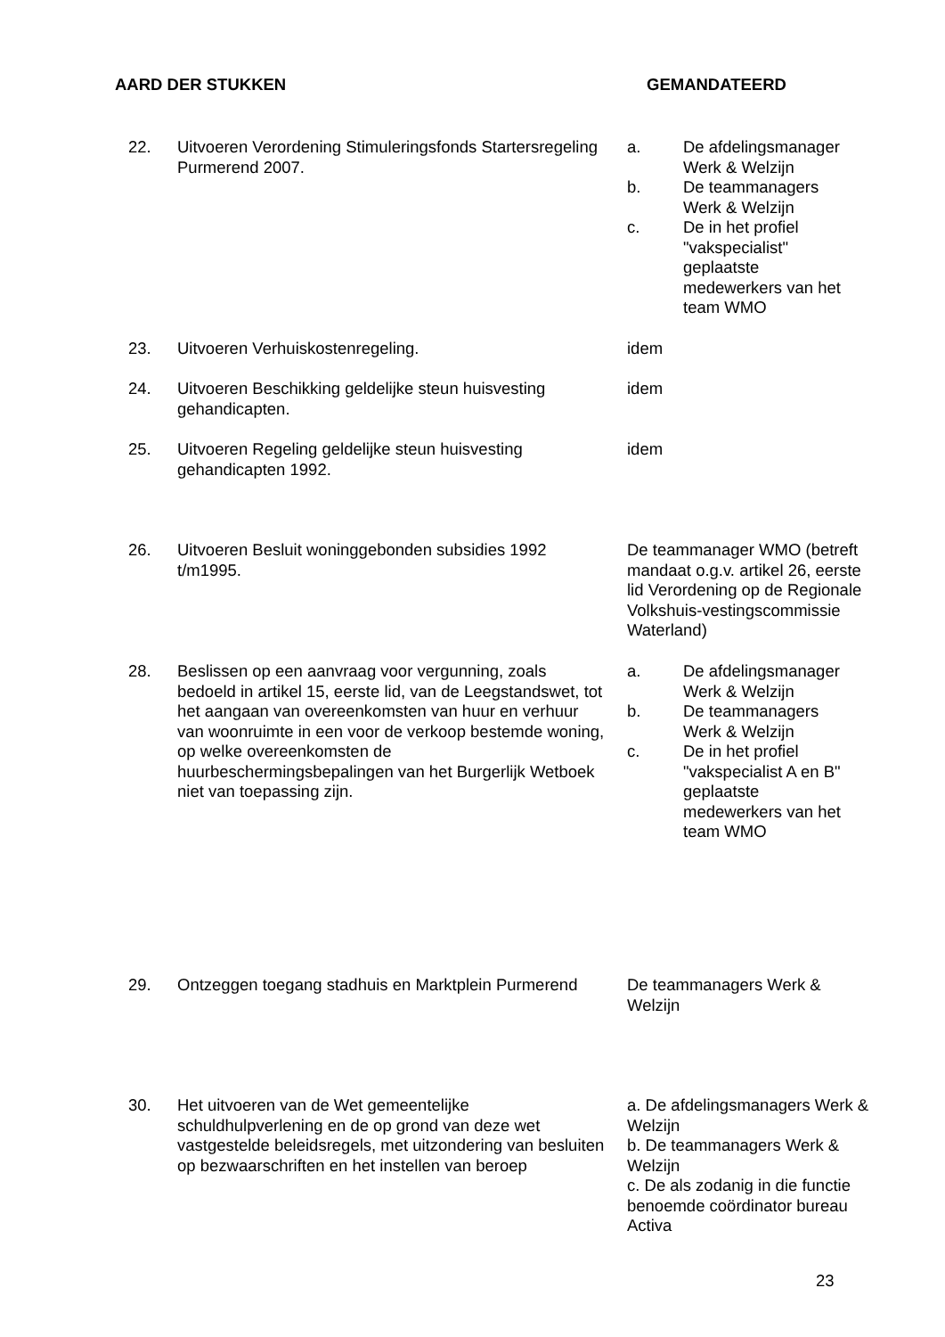AARD DER STUKKEN GEMANDATEERD
| 22. | Uitvoeren Verordening Stimuleringsfonds Startersregeling Purmerend 2007. | a. De afdelingsmanager Werk & Welzijn b. De teammanagers Werk & Welzijn c. De in het profiel "vakspecialist" geplaatste medewerkers van het team WMO |
| 23. | Uitvoeren Verhuiskostenregeling. | idem |
| 24. | Uitvoeren Beschikking geldelijke steun huisvesting gehandicapten. | idem |
| 25. | Uitvoeren Regeling geldelijke steun huisvesting gehandicapten 1992. | idem |
| 26. | Uitvoeren Besluit woninggebonden subsidies 1992 t/m1995. | De teammanager WMO (betreft mandaat o.g.v. artikel 26, eerste lid Verordening op de Regionale Volkshuis-vestingscommissie Waterland) |
| 28. | Beslissen op een aanvraag voor vergunning, zoals bedoeld in artikel 15, eerste lid, van de Leegstandswet, tot het aangaan van overeenkomsten van huur en verhuur van woonruimte in een voor de verkoop bestemde woning, op welke overeenkomsten de huurbeschermingsbepalingen van het Burgerlijk Wetboek niet van toepassing zijn. | a. De afdelingsmanager Werk & Welzijn b. De teammanagers Werk & Welzijn c. De in het profiel "vakspecialist A en B" geplaatste medewerkers van het team WMO |
| 29. | Ontzeggen toegang stadhuis en Marktplein Purmerend | De teammanagers Werk & Welzijn |
| 30. | Het uitvoeren van de Wet gemeentelijke schuldhulpverlening en de op grond van deze wet vastgestelde beleidsregels, met uitzondering van besluiten op bezwaarschriften en het instellen van beroep | a. De afdelingsmanagers Werk & Welzijn b. De teammanagers Werk & Welzijn c. De als zodanig in die functie benoemde coördinator bureau Activa |
23